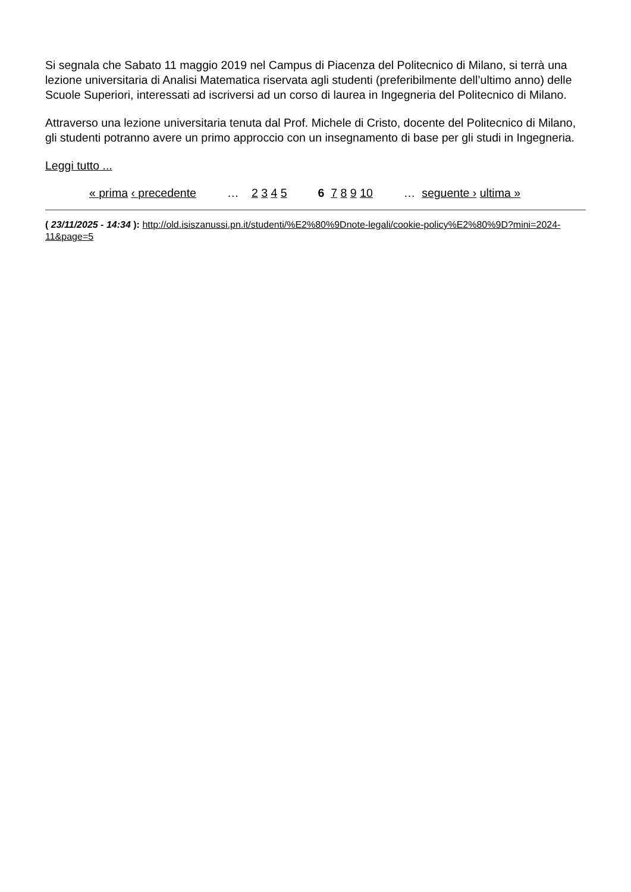Si segnala che Sabato 11 maggio 2019 nel Campus di Piacenza del Politecnico di Milano, si terrà una lezione universitaria di Analisi Matematica riservata agli studenti (preferibilmente dell’ultimo anno) delle Scuole Superiori, interessati ad iscriversi ad un corso di laurea in Ingegneria del Politecnico di Milano.
Attraverso una lezione universitaria tenuta dal Prof. Michele di Cristo, docente del Politecnico di Milano, gli studenti potranno avere un primo approccio con un insegnamento di base per gli studi in Ingegneria.
Leggi tutto ...
« prima ‹ precedente … 2 3 4 5 6 7 8 9 10 … seguente › ultima »
( 23/11/2025 - 14:34 ): http://old.isiszanussi.pn.it/studenti/%E2%80%9Dnote-legali/cookie-policy%E2%80%9D?mini=2024-11&page=5